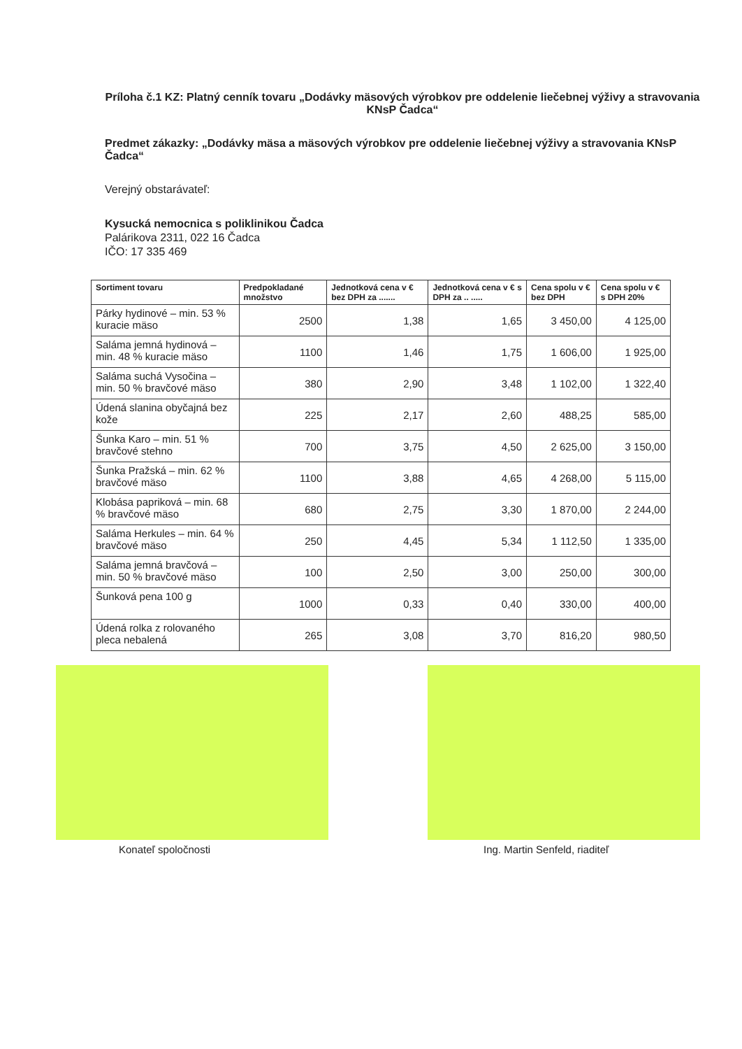Príloha č.1 KZ: Platný cenník tovaru „Dodávky mäsových výrobkov pre oddelenie liečebnej výživy a stravovania KNsP Čadca“
Predmet zákazky: „Dodávky mäsa a mäsových výrobkov pre oddelenie liečebnej výživy a stravovania KNsP Čadca“
Verejný obstarávateľ:
Kysucká nemocnica s poliklinikou Čadca
Palárikova 2311, 022 16 Čadca
IČO: 17 335 469
| Sortiment tovaru | Predpokladané množstvo | Jednotková cena v € bez DPH za ....... | Jednotková cena v € s DPH za .. ..... | Cena spolu v € bez DPH | Cena spolu v € s DPH 20% |
| --- | --- | --- | --- | --- | --- |
| Párky hydinové – min. 53 % kuracie mäso | 2500 | 1,38 | 1,65 | 3 450,00 | 4 125,00 |
| Saláma jemná hydinová – min. 48 % kuracie mäso | 1100 | 1,46 | 1,75 | 1 606,00 | 1 925,00 |
| Saláma suchá Vysočina – min. 50 % bravčové mäso | 380 | 2,90 | 3,48 | 1 102,00 | 1 322,40 |
| Údená slanina obyčajná bez kože | 225 | 2,17 | 2,60 | 488,25 | 585,00 |
| Šunka Karo – min. 51 % bravčové stehno | 700 | 3,75 | 4,50 | 2 625,00 | 3 150,00 |
| Šunka Pražská – min. 62 % bravčové mäso | 1100 | 3,88 | 4,65 | 4 268,00 | 5 115,00 |
| Klobása papriková – min. 68 % bravčové mäso | 680 | 2,75 | 3,30 | 1 870,00 | 2 244,00 |
| Saláma Herkules – min. 64 % bravčové mäso | 250 | 4,45 | 5,34 | 1 112,50 | 1 335,00 |
| Saláma jemná bravčová – min. 50 % bravčové mäso | 100 | 2,50 | 3,00 | 250,00 | 300,00 |
| Šunková pena 100 g | 1000 | 0,33 | 0,40 | 330,00 | 400,00 |
| Údená rolka z rolovaného pleca nebalená | 265 | 3,08 | 3,70 | 816,20 | 980,50 |
Konateľ spoločnosti Ing. Martin Senfeld, riaditeľ